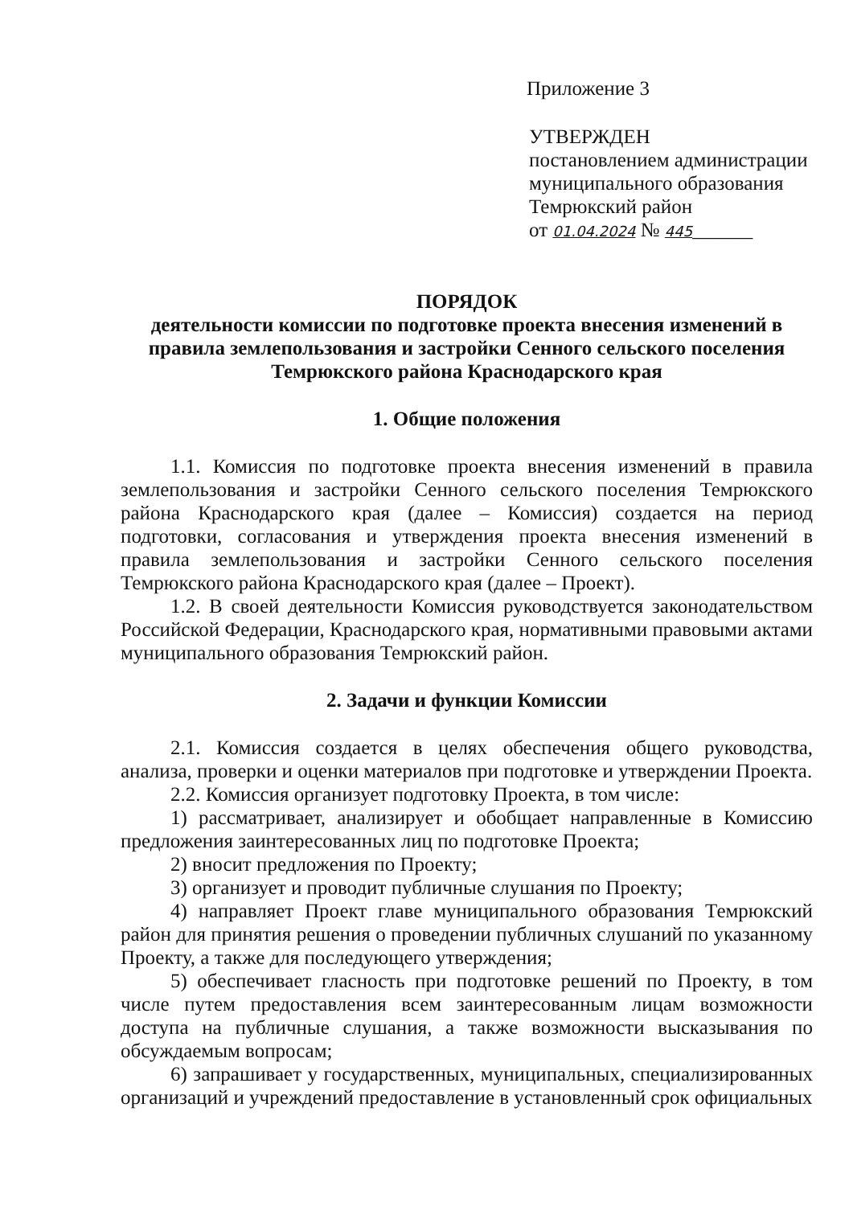Приложение 3
УТВЕРЖДЕН
постановлением администрации
муниципального образования
Темрюкский район
от 01.04.2024 № 445______
ПОРЯДОК
деятельности комиссии по подготовке проекта внесения изменений в правила землепользования и застройки Сенного сельского поселения Темрюкского района Краснодарского края
1. Общие положения
1.1. Комиссия по подготовке проекта внесения изменений в правила землепользования и застройки Сенного сельского поселения Темрюкского района Краснодарского края (далее – Комиссия) создается на период подготовки, согласования и утверждения проекта внесения изменений в правила землепользования и застройки Сенного сельского поселения Темрюкского района Краснодарского края (далее – Проект).
1.2. В своей деятельности Комиссия руководствуется законодательством Российской Федерации, Краснодарского края, нормативными правовыми актами муниципального образования Темрюкский район.
2. Задачи и функции Комиссии
2.1. Комиссия создается в целях обеспечения общего руководства, анализа, проверки и оценки материалов при подготовке и утверждении Проекта.
2.2. Комиссия организует подготовку Проекта, в том числе:
1) рассматривает, анализирует и обобщает направленные в Комиссию предложения заинтересованных лиц по подготовке Проекта;
2) вносит предложения по Проекту;
3) организует и проводит публичные слушания по Проекту;
4) направляет Проект главе муниципального образования Темрюкский район для принятия решения о проведении публичных слушаний по указанному Проекту, а также для последующего утверждения;
5) обеспечивает гласность при подготовке решений по Проекту, в том числе путем предоставления всем заинтересованным лицам возможности доступа на публичные слушания, а также возможности высказывания по обсуждаемым вопросам;
6) запрашивает у государственных, муниципальных, специализированных организаций и учреждений предоставление в установленный срок официальных